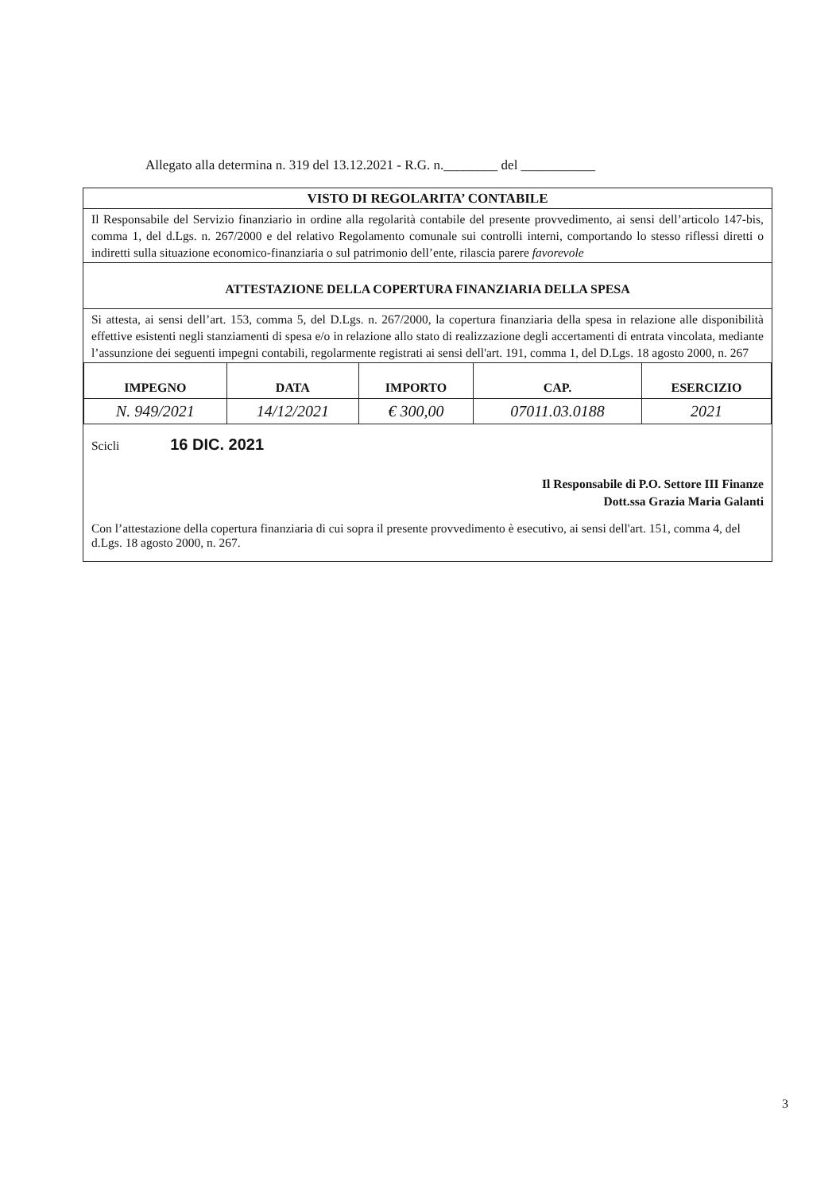Allegato alla determina n. 319 del 13.12.2021 - R.G. n.________ del ___________
VISTO DI REGOLARITA’ CONTABILE
Il Responsabile del Servizio finanziario in ordine alla regolarità contabile del presente provvedimento, ai sensi dell’articolo 147-bis, comma 1, del d.Lgs. n. 267/2000 e del relativo Regolamento comunale sui controlli interni, comportando lo stesso riflessi diretti o indiretti sulla situazione economico-finanziaria o sul patrimonio dell’ente, rilascia parere favorevole
ATTESTAZIONE DELLA COPERTURA FINANZIARIA DELLA SPESA
Si attesta, ai sensi dell’art. 153, comma 5, del D.Lgs. n. 267/2000, la copertura finanziaria della spesa in relazione alle disponibilità effettive esistenti negli stanziamenti di spesa e/o in relazione allo stato di realizzazione degli accertamenti di entrata vincolata, mediante l’assunzione dei seguenti impegni contabili, regolarmente registrati ai sensi dell'art. 191, comma 1, del D.Lgs. 18 agosto 2000, n. 267
| IMPEGNO | DATA | IMPORTO | CAP. | ESERCIZIO |
| --- | --- | --- | --- | --- |
| N. 949/2021 | 14/12/2021 | € 300,00 | 07011.03.0188 | 2021 |
Scicli 16 DIC. 2021
Il Responsabile di P.O. Settore III Finanze
Dott.ssa Grazia Maria Galanti
Con l’attestazione della copertura finanziaria di cui sopra il presente provvedimento è esecutivo, ai sensi dell'art. 151, comma 4, del d.Lgs. 18 agosto 2000, n. 267.
3